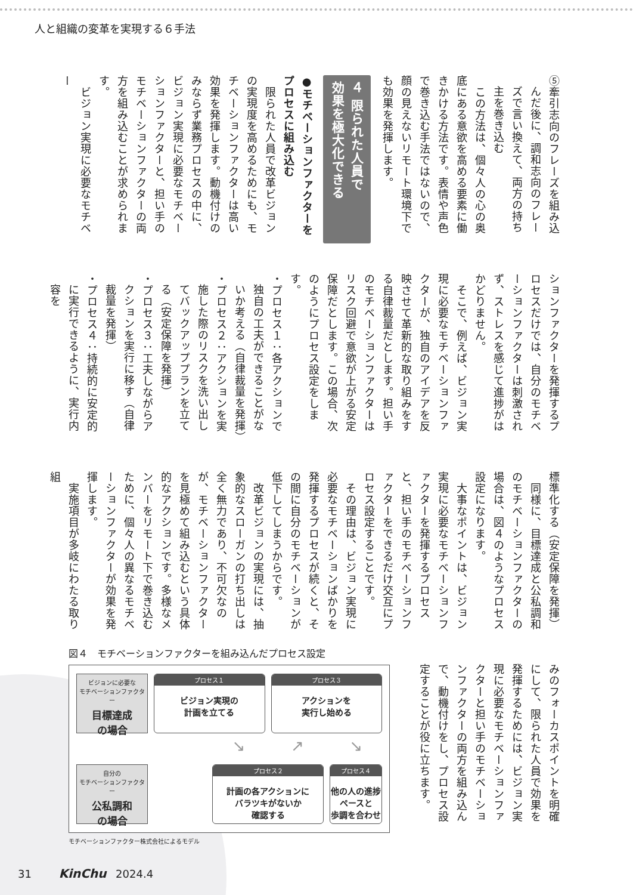人と組織の変革を実現する６手法
⑤牽引志向のフレーズを組み込んだ後に、調和志向のフレーズで言い換えて、両方の持ち主を巻き込む
　この方法は、個々人の心の奥底にある意欲を高める要素に働きかける方法です。表情や声色で巻き込む手法ではないので、顔の見えないリモート環境下でも効果を発揮します。
４ 限られた人員で
効果を極大化できる
●モチベーションファクターを
プロセスに組み込む
　限られた人員で改革ビジョンの実現度を高めるためにも、モチベーションファクターは高い効果を発揮します。動機付けのみならず業務プロセスの中に、ビジョン実現に必要なモチベーションファクターと、担い手のモチベーションファクターの両方を組み込むことが求められます。
　ビジョン実現に必要なモチベー
ションファクターを発揮するプロセスだけでは、自分のモチベーションファクターは刺激されず、ストレスを感じて進捗がはかどりません。
　そこで、例えば、ビジョン実現に必要なモチベーションファクターが、独自のアイデアを反映させて革新的な取り組みをする自律裁量だとします。担い手のモチベーションファクターはリスク回避で意欲が上がる安定保障だとします。この場合、次のようにプロセス設定をします。
・プロセス１：各アクションで独自の工夫ができることがないか考える（自律裁量を発揮）
・プロセス２：アクションを実施した際のリスクを洗い出してバックアッププランを立てる（安定保障を発揮）
・プロセス３：工夫しながらアクションを実行に移す（自律裁量を発揮）
・プロセス４：持続的に安定的に実行できるように、実行内容を
標準化する（安定保障を発揮）
　同様に、目標達成と公私調和のモチベーションファクターの場合は、図４のようなプロセス設定になります。
　大事なポイントは、ビジョン実現に必要なモチベーションファクターを発揮するプロセスと、担い手のモチベーションファクターをできるだけ交互にプロセス設定することです。
　その理由は、ビジョン実現に必要なモチベーションばかりを発揮するプロセスが続くと、その間に自分のモチベーションが低下してしまうからです。
　改革ビジョンの実現には、抽象的なスローガンの打ち出しは全く無力であり、不可欠なのが、モチベーションファクターを見極めて組み込むという具体的なアクションです。多様なメンバーをリモート下で巻き込むために、個々人の異なるモチベーションファクターが効果を発揮します。
　実施項目が多岐にわたる取り組
みのフォーカスポイントを明確にして、限られた人員で効果を発揮するためには、ビジョン実現に必要なモチベーションファクターと担い手のモチベーションファクターの両方を組み込んで、動機付けをし、プロセス設定することが役に立ちます。
図４　モチベーションファクターを組み込んだプロセス設定
ビジョンに必要な
モチベーションファクター
目標達成
の場合
プロセス１
ビジョン実現の
計画を立てる
プロセス３
アクションを
実行し始める
↘
↗
↘
自分の
モチベーションファクター
公私調和
の場合
プロセス２
計画の各アクションに
バラツキがないか
確認する
プロセス４
他の人の進捗ペースと
歩調を合わせる
モチベーションファクター株式会社によるモデル
31 KinChu 2024.4